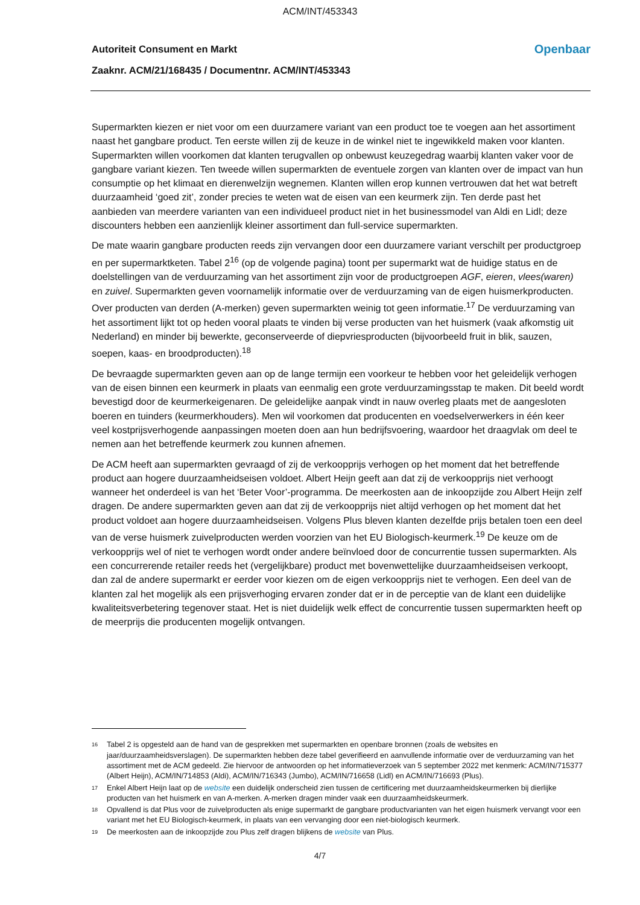ACM/INT/453343
Autoriteit Consument en Markt Openbaar
Zaaknr. ACM/21/168435 / Documentnr. ACM/INT/453343
Supermarkten kiezen er niet voor om een duurzamere variant van een product toe te voegen aan het assortiment naast het gangbare product. Ten eerste willen zij de keuze in de winkel niet te ingewikkeld maken voor klanten. Supermarkten willen voorkomen dat klanten terugvallen op onbewust keuzegedrag waarbij klanten vaker voor de gangbare variant kiezen. Ten tweede willen supermarkten de eventuele zorgen van klanten over de impact van hun consumptie op het klimaat en dierenwelzijn wegnemen. Klanten willen erop kunnen vertrouwen dat het wat betreft duurzaamheid ‘goed zit’, zonder precies te weten wat de eisen van een keurmerk zijn. Ten derde past het aanbieden van meerdere varianten van een individueel product niet in het businessmodel van Aldi en Lidl; deze discounters hebben een aanzienlijk kleiner assortiment dan full-service supermarkten.
De mate waarin gangbare producten reeds zijn vervangen door een duurzamere variant verschilt per productgroep en per supermarktketen. Tabel 2<sup>16</sup> (op de volgende pagina) toont per supermarkt wat de huidige status en de doelstellingen van de verduurzaming van het assortiment zijn voor de productgroepen AGF, eieren, vlees(waren) en zuivel. Supermarkten geven voornamelijk informatie over de verduurzaming van de eigen huismerkproducten. Over producten van derden (A-merken) geven supermarkten weinig tot geen informatie.<sup>17</sup> De verduurzaming van het assortiment lijkt tot op heden vooral plaats te vinden bij verse producten van het huismerk (vaak afkomstig uit Nederland) en minder bij bewerkte, geconserveerde of diepvriesproducten (bijvoorbeeld fruit in blik, sauzen, soepen, kaas- en broodproducten).<sup>18</sup>
De bevraagde supermarkten geven aan op de lange termijn een voorkeur te hebben voor het geleidelijk verhogen van de eisen binnen een keurmerk in plaats van eenmalig een grote verduurzamingsstap te maken. Dit beeld wordt bevestigd door de keurmerkeigenaren. De geleidelijke aanpak vindt in nauw overleg plaats met de aangesloten boeren en tuinders (keurmerkhouders). Men wil voorkomen dat producenten en voedselverwerkers in één keer veel kostprijsverhogende aanpassingen moeten doen aan hun bedrijfsvoering, waardoor het draagvlak om deel te nemen aan het betreffende keurmerk zou kunnen afnemen.
De ACM heeft aan supermarkten gevraagd of zij de verkoopprijs verhogen op het moment dat het betreffende product aan hogere duurzaamheidseisen voldoet. Albert Heijn geeft aan dat zij de verkoopprijs niet verhoogt wanneer het onderdeel is van het ‘Beter Voor’-programma. De meerkosten aan de inkoopzijde zou Albert Heijn zelf dragen. De andere supermarkten geven aan dat zij de verkoopprijs niet altijd verhogen op het moment dat het product voldoet aan hogere duurzaamheidseisen. Volgens Plus bleven klanten dezelfde prijs betalen toen een deel van de verse huismerk zuivelproducten werden voorzien van het EU Biologisch-keurmerk.<sup>19</sup> De keuze om de verkoopprijs wel of niet te verhogen wordt onder andere beïnvloed door de concurrentie tussen supermarkten. Als een concurrerende retailer reeds het (vergelijkbare) product met bovenwettelijke duurzaamheidseisen verkoopt, dan zal de andere supermarkt er eerder voor kiezen om de eigen verkoopprijs niet te verhogen. Een deel van de klanten zal het mogelijk als een prijsverhoging ervaren zonder dat er in de perceptie van de klant een duidelijke kwaliteitsverbetering tegenover staat. Het is niet duidelijk welk effect de concurrentie tussen supermarkten heeft op de meerprijs die producenten mogelijk ontvangen.
16 Tabel 2 is opgesteld aan de hand van de gesprekken met supermarkten en openbare bronnen (zoals de websites en jaar/duurzaamheidsverslagen). De supermarkten hebben deze tabel geverifieerd en aanvullende informatie over de verduurzaming van het assortiment met de ACM gedeeld. Zie hiervoor de antwoorden op het informatieverzoek van 5 september 2022 met kenmerk: ACM/IN/715377 (Albert Heijn), ACM/IN/714853 (Aldi), ACM/IN/716343 (Jumbo), ACM/IN/716658 (Lidl) en ACM/IN/716693 (Plus).
17 Enkel Albert Heijn laat op de website een duidelijk onderscheid zien tussen de certificering met duurzaamheidskeurmerken bij dierlijke producten van het huismerk en van A-merken. A-merken dragen minder vaak een duurzaamheidskeurmerk.
18 Opvallend is dat Plus voor de zuivelproducten als enige supermarkt de gangbare productvarianten van het eigen huismerk vervangt voor een variant met het EU Biologisch-keurmerk, in plaats van een vervanging door een niet-biologisch keurmerk.
19 De meerkosten aan de inkoopzijde zou Plus zelf dragen blijkens de website van Plus.
4/7